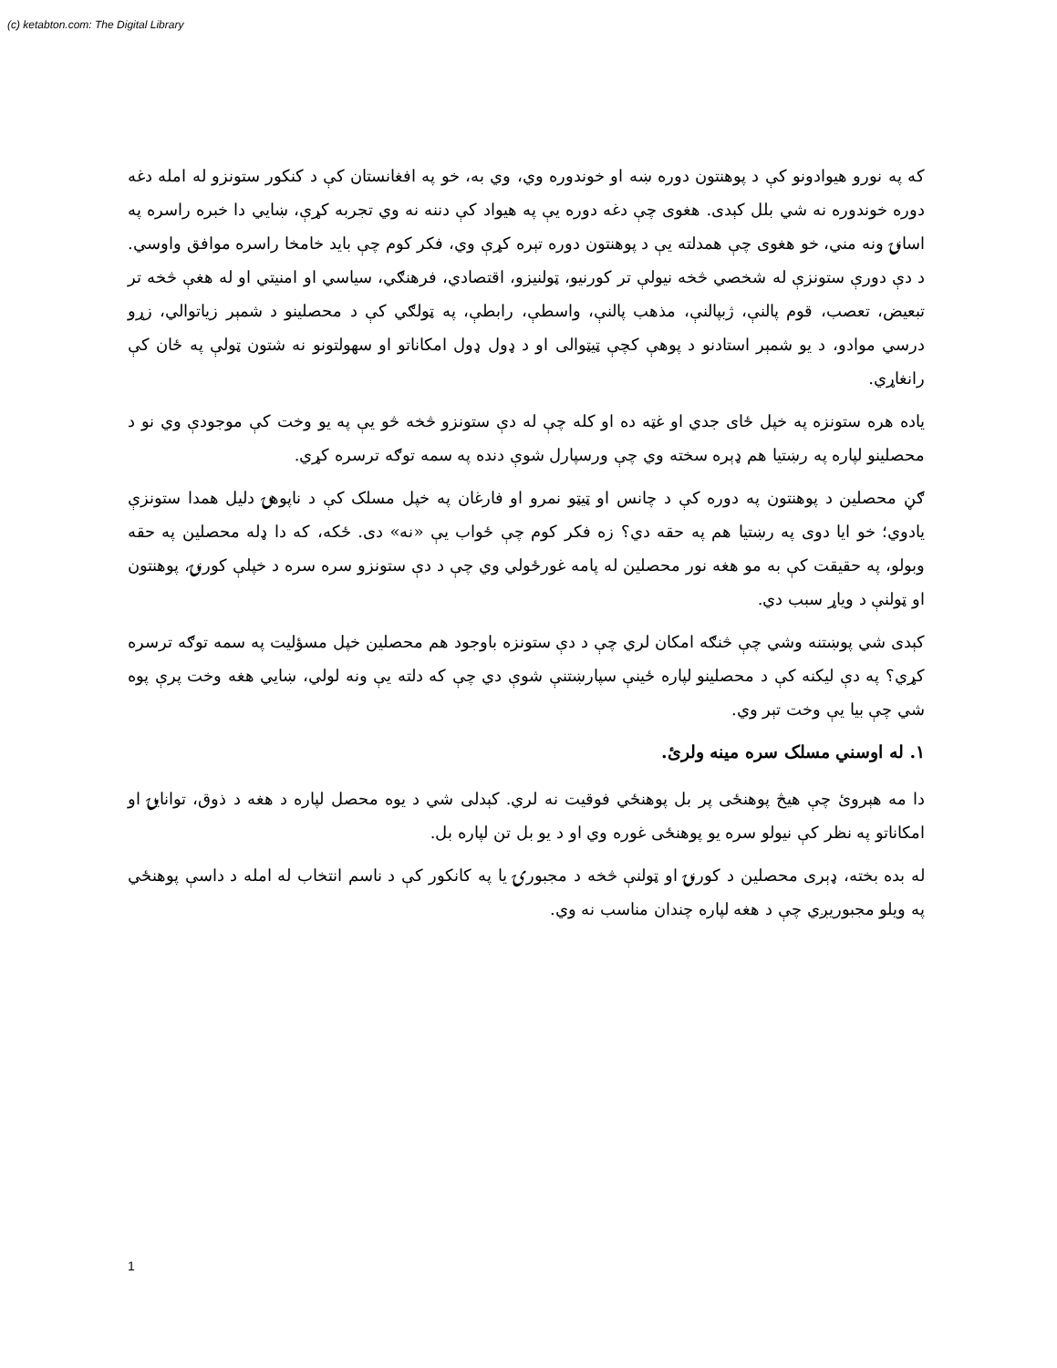(c) ketabton.com: The Digital Library
که په نورو هیوادونو کې د پوهنتون دوره ښه او خوندوره وي، وي به، خو په افغانستان کې د کنکور ستونزو له امله دغه دوره خوندوره نه شي بلل کېدی. هغوی چې دغه دوره یې په هیواد کې دننه نه وي تجربه کړې، ښایي دا خبره راسره په اسانۍ ونه مني، خو هغوی چې همدلته یې د پوهنتون دوره تېره کړې وي، فکر کوم چې باید خامخا راسره موافق واوسي. د دې دورې ستونزې له شخصي څخه نیولې تر کورنیو، ټولنیزو، اقتصادي، فرهنګي، سیاسي او امنیتي او له هغې څخه تر تبعیض، تعصب، قوم پالنې، ژبپالنې، مذهب پالنې، واسطې، رابطې، په ټولګي کې د محصلینو د شمېر زیاتوالي، زړو درسي موادو، د یو شمېر استادنو د پوهې کچې ټیټوالی او د ډول ډول امکاناتو او سهولتونو نه شتون ټولې په ځان کې رانغاړي.
یاده هره ستونزه په خپل ځای جدي او غټه ده او کله چې له دې ستونزو څخه څو یې په یو وخت کې موجودې وي نو د محصلینو لپاره په رښتیا هم ډېره سخته وي چې ورسپارل شوې دنده په سمه توګه ترسره کړي.
ګڼ محصلین د پوهنتون په دوره کې د چانس او ټیټو نمرو او فارغان په خپل مسلک کې د ناپوهۍ دلیل همدا ستونزې یادوي؛ خو ایا دوی په رښتیا هم په حقه دي؟ زه فکر کوم چې ځواب یې «نه» دی. ځکه، که دا ډله محصلین په حقه وبولو، په حقیقت کې به مو هغه نور محصلین له پامه غورځولي وي چې د دې ستونزو سره سره د خپلې کورنۍ، پوهنتون او ټولنې د ویاړ سبب دي.
کېدی شي پوښتنه وشي چې څنګه امکان لري چې د دې ستونزه باوجود هم محصلین خپل مسؤلیت په سمه توګه ترسره کړي؟ په دې لیکنه کې د محصلینو لپاره ځینې سپارښتنې شوې دي چې که دلته یې ونه لولي، ښایي هغه وخت پرې پوه شي چې بیا یې وخت تېر وي.
۱. له اوسني مسلک سره مینه ولرئ.
دا مه هېروئ چې هیڅ پوهنځی پر بل پوهنځي فوقیت نه لري. کېدلی شي د یوه محصل لپاره د هغه د ذوق، توانایۍ او امکاناتو په نظر کې نیولو سره یو پوهنځی غوره وي او د یو بل تن لپاره بل.
له بده بخته، ډېری محصلین د کورنۍ او ټولنې څخه د مجبورۍ یا په کانکور کې د ناسم انتخاب له امله د داسې پوهنځي په ویلو مجبوریږي چې د هغه لپاره چندان مناسب نه وي.
1